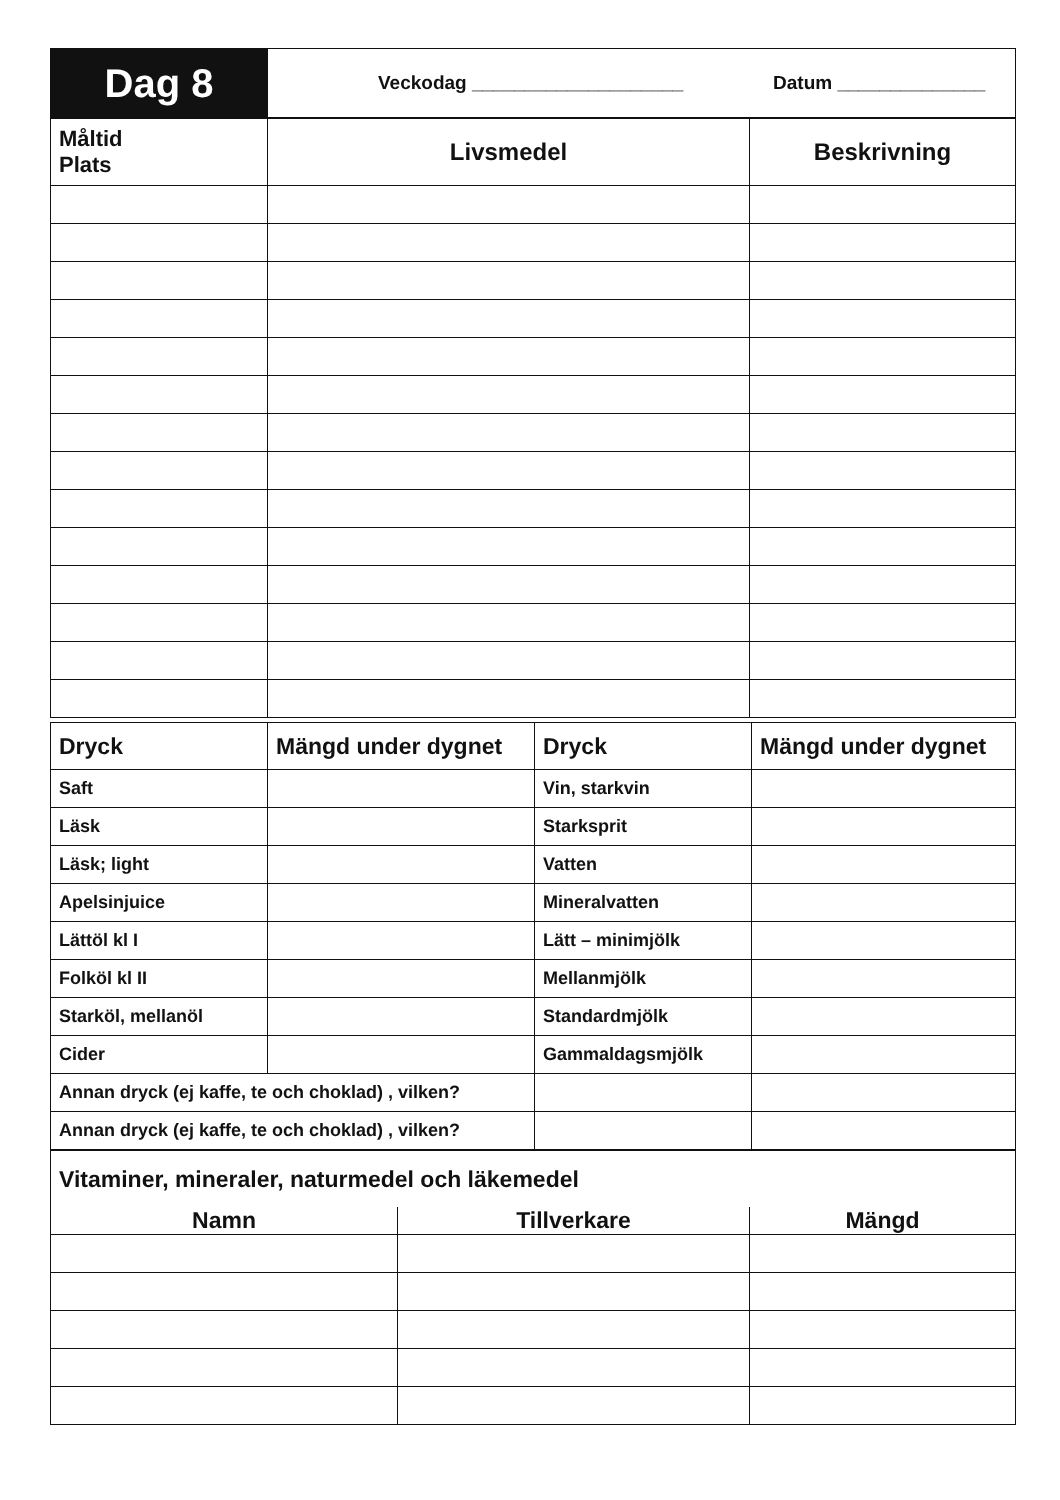| Dag 8 | Veckodag ____________________ Datum ______________ |
| Måltid Plats | Livsmedel | Beskrivning |
| --- | --- | --- |
| Dryck | Mängd under dygnet | Dryck | Mängd under dygnet |
| --- | --- | --- | --- |
| Saft | | Vin, starkvin | |
| Läsk | | Starksprit | |
| Läsk; light | | Vatten | |
| Apelsinjuice | | Mineralvatten | |
| Lättöl kl I | | Lätt – minimjölk | |
| Folköl kl II | | Mellanmjölk | |
| Starköl, mellanöl | | Standardmjölk | |
| Cider | | Gammaldagsmjölk | |
| Annan dryck (ej kaffe, te och choklad) , vilken? | | | |
| Annan dryck (ej kaffe, te och choklad) , vilken? | | | |
| Vitaminer, mineraler, naturmedel och läkemedel | | |
| Namn | Tillverkare | Mängd |